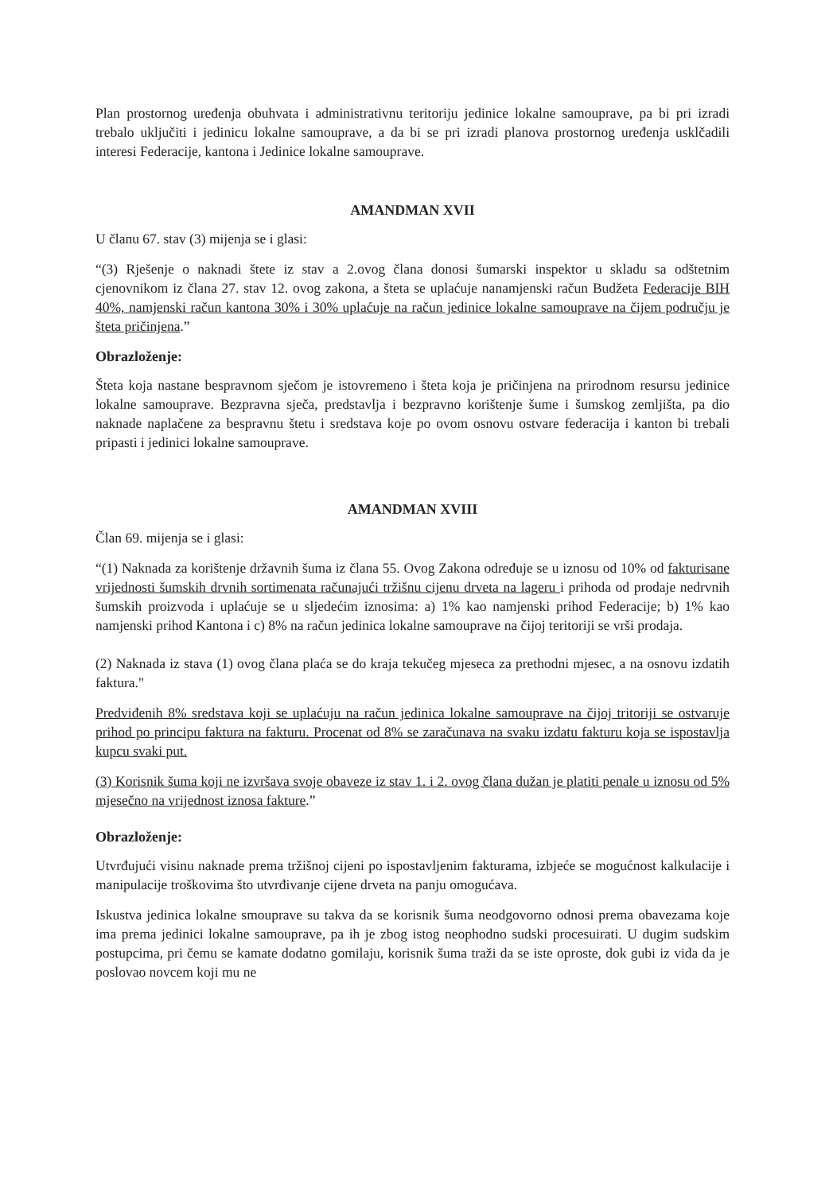Plan prostornog uređenja obuhvata i administrativnu teritoriju jedinice lokalne samouprave, pa bi pri izradi trebalo uključiti i jedinicu lokalne samouprave, a da bi se pri izradi planova prostornog uređenja usklčadili interesi Federacije, kantona i Jedinice lokalne samouprave.
AMANDMAN XVII
U članu 67. stav (3) mijenja se i glasi:
“(3) Rješenje o naknadi štete iz stav a 2.ovog člana donosi šumarski inspektor u skladu sa odštetnim cjenovnikom iz člana 27. stav 12. ovog zakona, a šteta se uplaćuje nanamjenski račun Budžeta Federacije BIH 40%, namjenski račun kantona 30% i 30% uplaćuje na račun jedinice lokalne samouprave na čijem području je šteta pričinjena.”
Obrazloženje:
Šteta koja nastane bespravnom sječom je istovremeno i šteta koja je pričinjena na prirodnom resursu jedinice lokalne samouprave. Bezpravna sječa, predstavlja i bezpravno korištenje šume i šumskog zemljišta, pa dio naknade naplačene za bespravnu štetu i sredstava koje po ovom osnovu ostvare federacija i kanton bi trebali pripasti i jedinici lokalne samouprave.
AMANDMAN XVIII
Član 69. mijenja se i glasi:
“(1) Naknada za korištenje državnih šuma iz člana 55. Ovog Zakona određuje se u iznosu od 10% od fakturisane vrijednosti šumskih drvnih sortimenata računajući tržišnu cijenu drveta na lageru i prihoda od prodaje nedrvnih šumskih proizvoda i uplaćuje se u sljedećim iznosima: a) 1% kao namjenski prihod Federacije; b) 1% kao namjenski prihod Kantona i c) 8% na račun jedinica lokalne samouprave na čijoj teritoriji se vrši prodaja.
(2) Naknada iz stava (1) ovog člana plaća se do kraja tekučeg mjeseca za prethodni mjesec, a na osnovu izdatih faktura."
Predviđenih 8% sredstava koji se uplaćuju na račun jedinica lokalne samouprave na čijoj tritoriji se ostvaruje prihod po principu faktura na fakturu. Procenat od 8% se zaračunava na svaku izdatu fakturu koja se ispostavlja kupcu svaki put.
(3) Korisnik šuma koji ne izvršava svoje obaveze iz stav 1. i 2. ovog člana dužan je platiti penale u iznosu od 5% mjesečno na vrijednost iznosa fakture.”
Obrazloženje:
Utvrđujući visinu naknade prema tržišnoj cijeni po ispostavljenim fakturama, izbjeće se mogućnost kalkulacije i manipulacije troškovima što utvrđivanje cijene drveta na panju omogućava.
Iskustva jedinica lokalne smouprave su takva da se korisnik šuma neodgovorno odnosi prema obavezama koje ima prema jedinici lokalne samouprave, pa ih je zbog istog neophodno sudski procesuirati. U dugim sudskim postupcima, pri čemu se kamate dodatno gomilaju, korisnik šuma traži da se iste oproste, dok gubi iz vida da je poslovao novcem koji mu ne